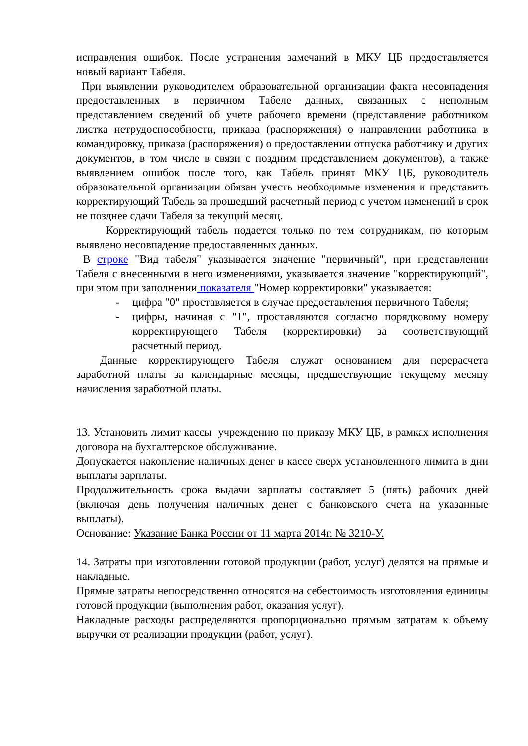исправления ошибок. После устранения замечаний в МКУ ЦБ предоставляется новый вариант Табеля.
При выявлении руководителем образовательной организации факта несовпадения предоставленных в первичном Табеле данных, связанных с неполным представлением сведений об учете рабочего времени (представление работником листка нетрудоспособности, приказа (распоряжения) о направлении работника в командировку, приказа (распоряжения) о предоставлении отпуска работнику и других документов, в том числе в связи с поздним представлением документов), а также выявлением ошибок после того, как Табель принят МКУ ЦБ, руководитель образовательной организации обязан учесть необходимые изменения и представить корректирующий Табель за прошедший расчетный период с учетом изменений в срок не позднее сдачи Табеля за текущий месяц.
Корректирующий табель подается только по тем сотрудникам, по которым выявлено несовпадение предоставленных данных.
В строке "Вид табеля" указывается значение "первичный", при представлении Табеля с внесенными в него изменениями, указывается значение "корректирующий", при этом при заполнении показателя "Номер корректировки" указывается:
- цифра "0" проставляется в случае предоставления первичного Табеля;
- цифры, начиная с "1", проставляются согласно порядковому номеру корректирующего Табеля (корректировки) за соответствующий расчетный период.
Данные корректирующего Табеля служат основанием для перерасчета заработной платы за календарные месяцы, предшествующие текущему месяцу начисления заработной платы.
13. Установить лимит кассы учреждению по приказу МКУ ЦБ, в рамках исполнения договора на бухгалтерское обслуживание.
Допускается накопление наличных денег в кассе сверх установленного лимита в дни выплаты зарплаты.
Продолжительность срока выдачи зарплаты составляет 5 (пять) рабочих дней (включая день получения наличных денег с банковского счета на указанные выплаты).
Основание: Указание Банка России от 11 марта 2014г. № 3210-У.
14. Затраты при изготовлении готовой продукции (работ, услуг) делятся на прямые и накладные.
Прямые затраты непосредственно относятся на себестоимость изготовления единицы готовой продукции (выполнения работ, оказания услуг).
Накладные расходы распределяются пропорционально прямым затратам к объему выручки от реализации продукции (работ, услуг).